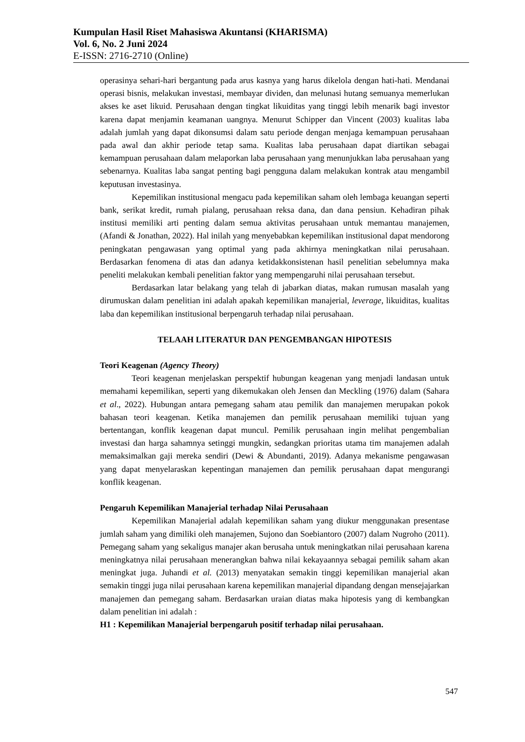Kumpulan Hasil Riset Mahasiswa Akuntansi (KHARISMA)
Vol. 6, No. 2 Juni 2024
E-ISSN: 2716-2710 (Online)
operasinya sehari-hari bergantung pada arus kasnya yang harus dikelola dengan hati-hati. Mendanai operasi bisnis, melakukan investasi, membayar dividen, dan melunasi hutang semuanya memerlukan akses ke aset likuid. Perusahaan dengan tingkat likuiditas yang tinggi lebih menarik bagi investor karena dapat menjamin keamanan uangnya. Menurut Schipper dan Vincent (2003) kualitas laba adalah jumlah yang dapat dikonsumsi dalam satu periode dengan menjaga kemampuan perusahaan pada awal dan akhir periode tetap sama. Kualitas laba perusahaan dapat diartikan sebagai kemampuan perusahaan dalam melaporkan laba perusahaan yang menunjukkan laba perusahaan yang sebenarnya. Kualitas laba sangat penting bagi pengguna dalam melakukan kontrak atau mengambil keputusan investasinya.
Kepemilikan institusional mengacu pada kepemilikan saham oleh lembaga keuangan seperti bank, serikat kredit, rumah pialang, perusahaan reksa dana, dan dana pensiun. Kehadiran pihak institusi memiliki arti penting dalam semua aktivitas perusahaan untuk memantau manajemen, (Afandi & Jonathan, 2022). Hal inilah yang menyebabkan kepemilikan institusional dapat mendorong peningkatan pengawasan yang optimal yang pada akhirnya meningkatkan nilai perusahaan. Berdasarkan fenomena di atas dan adanya ketidakkonsistenan hasil penelitian sebelumnya maka peneliti melakukan kembali penelitian faktor yang mempengaruhi nilai perusahaan tersebut.
Berdasarkan latar belakang yang telah di jabarkan diatas, makan rumusan masalah yang dirumuskan dalam penelitian ini adalah apakah kepemilikan manajerial, leverage, likuiditas, kualitas laba dan kepemilikan institusional berpengaruh terhadap nilai perusahaan.
TELAAH LITERATUR DAN PENGEMBANGAN HIPOTESIS
Teori Keagenan (Agency Theory)
Teori keagenan menjelaskan perspektif hubungan keagenan yang menjadi landasan untuk memahami kepemilikan, seperti yang dikemukakan oleh Jensen dan Meckling (1976) dalam (Sahara et al., 2022). Hubungan antara pemegang saham atau pemilik dan manajemen merupakan pokok bahasan teori keagenan. Ketika manajemen dan pemilik perusahaan memiliki tujuan yang bertentangan, konflik keagenan dapat muncul. Pemilik perusahaan ingin melihat pengembalian investasi dan harga sahamnya setinggi mungkin, sedangkan prioritas utama tim manajemen adalah memaksimalkan gaji mereka sendiri (Dewi & Abundanti, 2019). Adanya mekanisme pengawasan yang dapat menyelaraskan kepentingan manajemen dan pemilik perusahaan dapat mengurangi konflik keagenan.
Pengaruh Kepemilikan Manajerial terhadap Nilai Perusahaan
Kepemilikan Manajerial adalah kepemilikan saham yang diukur menggunakan presentase jumlah saham yang dimiliki oleh manajemen, Sujono dan Soebiantoro (2007) dalam Nugroho (2011). Pemegang saham yang sekaligus manajer akan berusaha untuk meningkatkan nilai perusahaan karena meningkatnya nilai perusahaan menerangkan bahwa nilai kekayaannya sebagai pemilik saham akan meningkat juga. Juhandi et al. (2013) menyatakan semakin tinggi kepemilikan manajerial akan semakin tinggi juga nilai perusahaan karena kepemilikan manajerial dipandang dengan mensejajarkan manajemen dan pemegang saham. Berdasarkan uraian diatas maka hipotesis yang di kembangkan dalam penelitian ini adalah :
H1 : Kepemilikan Manajerial berpengaruh positif terhadap nilai perusahaan.
547